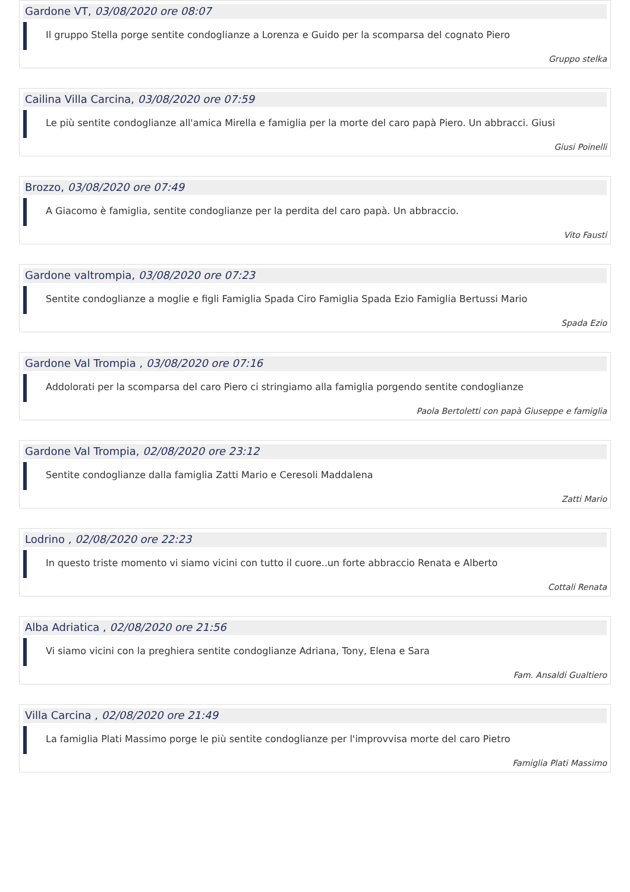Gardone VT, 03/08/2020 ore 08:07
Il gruppo Stella porge sentite condoglianze a Lorenza e Guido per la scomparsa del cognato Piero
Gruppo stelka
Cailina Villa Carcina, 03/08/2020 ore 07:59
Le più sentite condoglianze all'amica Mirella e famiglia per la morte del caro papà Piero. Un abbracci. Giusi
Giusi Poinelli
Brozzo, 03/08/2020 ore 07:49
A Giacomo è famiglia, sentite condoglianze per la perdita del caro papà. Un abbraccio.
Vito Fausti
Gardone valtrompia, 03/08/2020 ore 07:23
Sentite condoglianze a moglie e figli Famiglia Spada Ciro Famiglia Spada Ezio Famiglia Bertussi Mario
Spada Ezio
Gardone Val Trompia , 03/08/2020 ore 07:16
Addolorati per la scomparsa del caro Piero ci stringiamo alla famiglia porgendo sentite condoglianze
Paola Bertoletti con papà Giuseppe e famiglia
Gardone Val Trompia, 02/08/2020 ore 23:12
Sentite condoglianze dalla famiglia Zatti Mario e Ceresoli Maddalena
Zatti Mario
Lodrino , 02/08/2020 ore 22:23
In questo triste momento vi siamo vicini con tutto il cuore..un forte abbraccio Renata e Alberto
Cottali Renata
Alba Adriatica , 02/08/2020 ore 21:56
Vi siamo vicini con la preghiera sentite condoglianze Adriana, Tony, Elena e Sara
Fam. Ansaldi Gualtiero
Villa Carcina , 02/08/2020 ore 21:49
La famiglia Plati Massimo porge le più sentite condoglianze per l'improvvisa morte del caro Pietro
Famiglia Plati Massimo